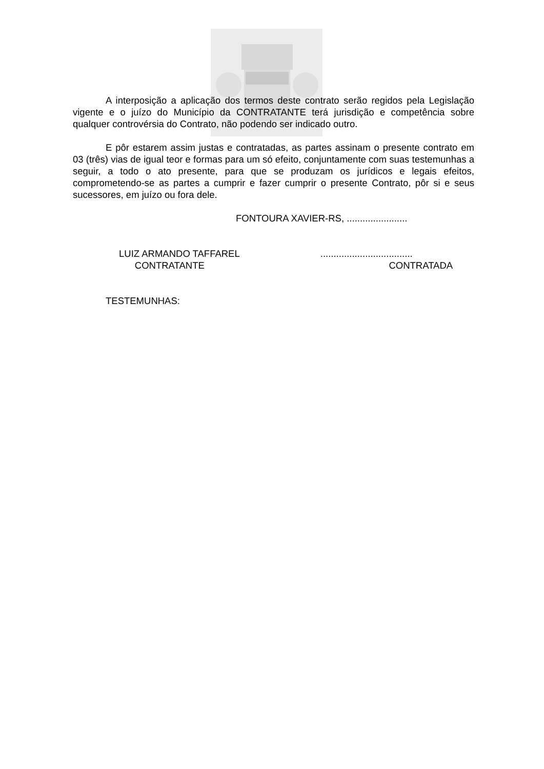A interposição a aplicação dos termos deste contrato serão regidos pela Legislação vigente e o juízo do Município da CONTRATANTE terá jurisdição e competência sobre qualquer controvérsia do Contrato, não podendo ser indicado outro.
E pôr estarem assim justas e contratadas, as partes assinam o presente contrato em 03 (três) vias de igual teor e formas para um só efeito, conjuntamente com suas testemunhas a seguir, a todo o ato presente, para que se produzam os jurídicos e legais efeitos, comprometendo-se as partes a cumprir e fazer cumprir o presente Contrato, pôr si e seus sucessores, em juízo ou fora dele.
FONTOURA XAVIER-RS, .......................
LUIZ ARMANDO TAFFAREL
CONTRATANTE
...................................
CONTRATADA
TESTEMUNHAS: